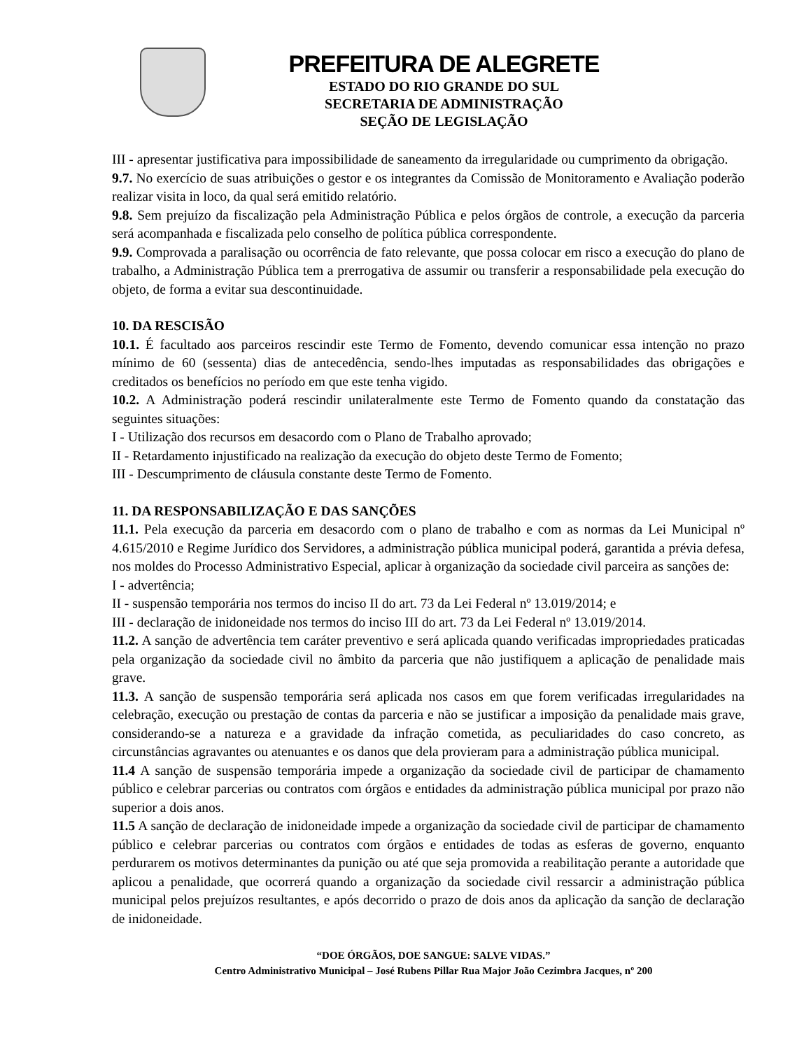PREFEITURA DE ALEGRETE
ESTADO DO RIO GRANDE DO SUL
SECRETARIA DE ADMINISTRAÇÃO
SEÇÃO DE LEGISLAÇÃO
III - apresentar justificativa para impossibilidade de saneamento da irregularidade ou cumprimento da obrigação.
9.7. No exercício de suas atribuições o gestor e os integrantes da Comissão de Monitoramento e Avaliação poderão realizar visita in loco, da qual será emitido relatório.
9.8. Sem prejuízo da fiscalização pela Administração Pública e pelos órgãos de controle, a execução da parceria será acompanhada e fiscalizada pelo conselho de política pública correspondente.
9.9. Comprovada a paralisação ou ocorrência de fato relevante, que possa colocar em risco a execução do plano de trabalho, a Administração Pública tem a prerrogativa de assumir ou transferir a responsabilidade pela execução do objeto, de forma a evitar sua descontinuidade.
10. DA RESCISÃO
10.1. É facultado aos parceiros rescindir este Termo de Fomento, devendo comunicar essa intenção no prazo mínimo de 60 (sessenta) dias de antecedência, sendo-lhes imputadas as responsabilidades das obrigações e creditados os benefícios no período em que este tenha vigido.
10.2. A Administração poderá rescindir unilateralmente este Termo de Fomento quando da constatação das seguintes situações:
I - Utilização dos recursos em desacordo com o Plano de Trabalho aprovado;
II - Retardamento injustificado na realização da execução do objeto deste Termo de Fomento;
III - Descumprimento de cláusula constante deste Termo de Fomento.
11. DA RESPONSABILIZAÇÃO E DAS SANÇÕES
11.1. Pela execução da parceria em desacordo com o plano de trabalho e com as normas da Lei Municipal nº 4.615/2010 e Regime Jurídico dos Servidores, a administração pública municipal poderá, garantida a prévia defesa, nos moldes do Processo Administrativo Especial, aplicar à organização da sociedade civil parceira as sanções de:
I - advertência;
II - suspensão temporária nos termos do inciso II do art. 73 da Lei Federal nº 13.019/2014; e
III - declaração de inidoneidade nos termos do inciso III do art. 73 da Lei Federal nº 13.019/2014.
11.2. A sanção de advertência tem caráter preventivo e será aplicada quando verificadas impropriedades praticadas pela organização da sociedade civil no âmbito da parceria que não justifiquem a aplicação de penalidade mais grave.
11.3. A sanção de suspensão temporária será aplicada nos casos em que forem verificadas irregularidades na celebração, execução ou prestação de contas da parceria e não se justificar a imposição da penalidade mais grave, considerando-se a natureza e a gravidade da infração cometida, as peculiaridades do caso concreto, as circunstâncias agravantes ou atenuantes e os danos que dela provieram para a administração pública municipal.
11.4 A sanção de suspensão temporária impede a organização da sociedade civil de participar de chamamento público e celebrar parcerias ou contratos com órgãos e entidades da administração pública municipal por prazo não superior a dois anos.
11.5 A sanção de declaração de inidoneidade impede a organização da sociedade civil de participar de chamamento público e celebrar parcerias ou contratos com órgãos e entidades de todas as esferas de governo, enquanto perdurarem os motivos determinantes da punição ou até que seja promovida a reabilitação perante a autoridade que aplicou a penalidade, que ocorrerá quando a organização da sociedade civil ressarcir a administração pública municipal pelos prejuízos resultantes, e após decorrido o prazo de dois anos da aplicação da sanção de declaração de inidoneidade.
“DOE ÓRGÃOS, DOE SANGUE: SALVE VIDAS.”
Centro Administrativo Municipal – José Rubens Pillar Rua Major João Cezimbra Jacques, nº 200